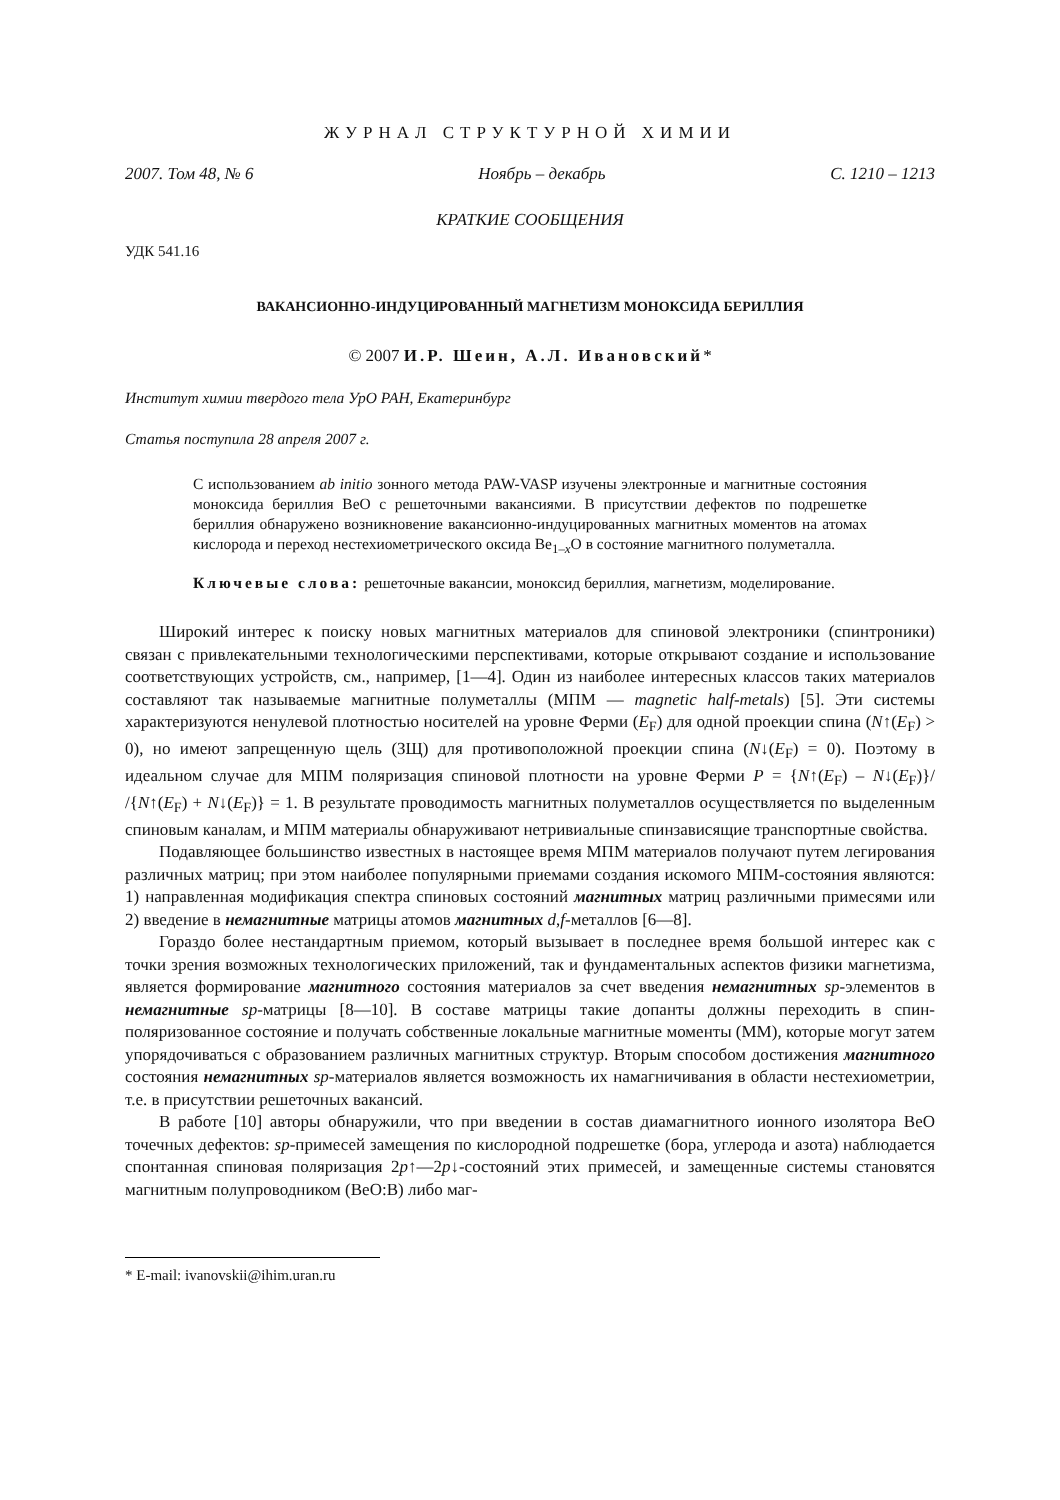ЖУРНАЛ СТРУКТУРНОЙ ХИМИИ
2007. Том 48, № 6 Ноябрь – декабрь С. 1210 – 1213
КРАТКИЕ СООБЩЕНИЯ
УДК 541.16
ВАКАНСИОННО-ИНДУЦИРОВАННЫЙ МАГНЕТИЗМ МОНОКСИДА БЕРИЛЛИЯ
© 2007 И.Р. Шеин, А.Л. Ивановский*
Институт химии твердого тела УрО РАН, Екатеринбург
Статья поступила 28 апреля 2007 г.
С использованием ab initio зонного метода PAW-VASP изучены электронные и магнитные состояния моноксида бериллия BeO с решеточными вакансиями. В присутствии дефектов по подрешетке бериллия обнаружено возникновение вакансионно-индуцированных магнитных моментов на атомах кислорода и переход нестехиометрического оксида Be<sub>1–x</sub>O в состояние магнитного полуметалла.
Ключевые слова: решеточные вакансии, моноксид бериллия, магнетизм, моделирование.
Широкий интерес к поиску новых магнитных материалов для спиновой электроники (спинтроники) связан с привлекательными технологическими перспективами, которые открывают создание и использование соответствующих устройств, см., например, [1—4]. Один из наиболее интересных классов таких материалов составляют так называемые магнитные полуметаллы (МПМ — magnetic half-metals) [5]. Эти системы характеризуются ненулевой плотностью носителей на уровне Ферми (E<sub>F</sub>) для одной проекции спина (N↑(E<sub>F</sub>) > 0), но имеют запрещенную щель (ЗЩ) для противоположной проекции спина (N↓(E<sub>F</sub>) = 0). Поэтому в идеальном случае для МПМ поляризация спиновой плотности на уровне Ферми P = {N↑(E<sub>F</sub>) – N↓(E<sub>F</sub>)}/ /{N↑(E<sub>F</sub>) + N↓(E<sub>F</sub>)} = 1. В результате проводимость магнитных полуметаллов осуществляется по выделенным спиновым каналам, и МПМ материалы обнаруживают нетривиальные спинзависящие транспортные свойства.
Подавляющее большинство известных в настоящее время МПМ материалов получают путем легирования различных матриц; при этом наиболее популярными приемами создания искомого МПМ-состояния являются: 1) направленная модификация спектра спиновых состояний магнитных матриц различными примесями или 2) введение в немагнитные матрицы атомов магнитных d,f-металлов [6—8].
Гораздо более нестандартным приемом, который вызывает в последнее время большой интерес как с точки зрения возможных технологических приложений, так и фундаментальных аспектов физики магнетизма, является формирование магнитного состояния материалов за счет введения немагнитных sp-элементов в немагнитные sp-матрицы [8—10]. В составе матрицы такие допанты должны переходить в спин-поляризованное состояние и получать собственные локальные магнитные моменты (ММ), которые могут затем упорядочиваться с образованием различных магнитных структур. Вторым способом достижения магнитного состояния немагнитных sp-материалов является возможность их намагничивания в области нестехиометрии, т.е. в присутствии решеточных вакансий.
В работе [10] авторы обнаружили, что при введении в состав диамагнитного ионного изолятора BeO точечных дефектов: sp-примесей замещения по кислородной подрешетке (бора, углерода и азота) наблюдается спонтанная спиновая поляризация 2p↑—2p↓-состояний этих примесей, и замещенные системы становятся магнитным полупроводником (BeO:B) либо маг-
* E-mail: ivanovskii@ihim.uran.ru